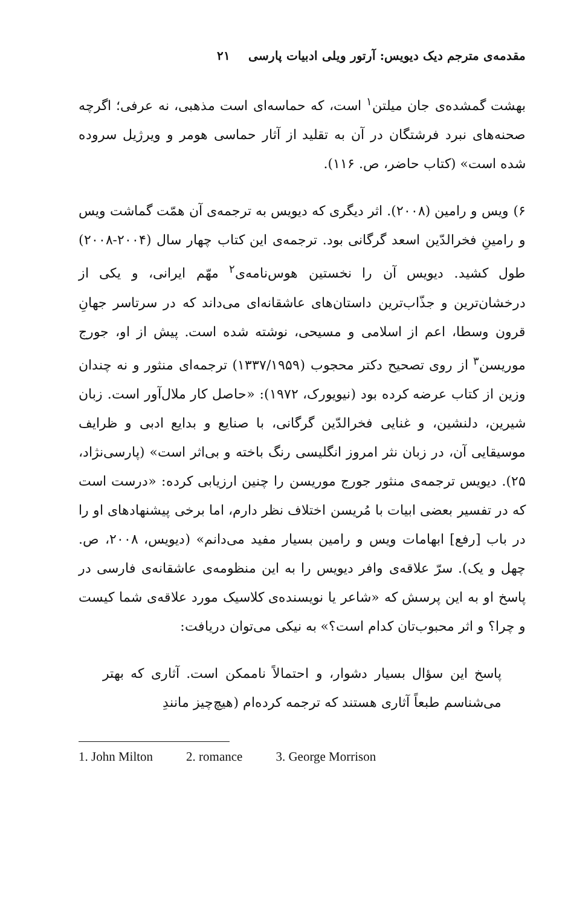مقدمه‌ی مترجم دیک دیویس: آرتور ویلی ادبیات پارسی ۲۱
بهشت گمشده‌ی جان میلتن<sup>۱</sup> است، که حماسه‌ای است مذهبی، نه عرفی؛ اگرچه صحنه‌های نبرد فرشتگان در آن به تقلید از آثار حماسی هومر و ویرژیل سروده شده است» (کتاب حاضر، ص. ۱۱۶).
۶) ویس و رامین (۲۰۰۸). اثر دیگری که دیویس به ترجمه‌ی آن همّت گماشت ویس و رامینِ فخرالدّین اسعد گرگانی بود. ترجمه‌ی این کتاب چهار سال (۲۰۰۴-۲۰۰۸) طول کشید. دیویس آن را نخستین هوس‌نامه‌ی<sup>۲</sup> مهّم ایرانی، و یکی از درخشان‌ترین و جذّاب‌ترین داستان‌های عاشقانه‌ای می‌داند که در سرتاسر جهانِ قرون وسطا، اعم از اسلامی و مسیحی، نوشته شده است. پیش از او، جورج موریسن<sup>۳</sup> از روی تصحیح دکتر محجوب (۱۳۳۷/۱۹۵۹) ترجمه‌ای منثور و نه چندان وزین از کتاب عرضه کرده بود (نیویورک، ۱۹۷۲): «حاصل کار ملال‌آور است. زبان شیرین، دلنشین، و غنایی فخرالدّین گرگانی، با صنایع و بدایع ادبی و ظرایف موسیقایی آن، در زبان نثر امروز انگلیسی رنگ باخته و بی‌اثر است» (پارسی‌نژاد، ۲۵). دیویس ترجمه‌ی منثور جورج موریسن را چنین ارزیابی کرده: «درست است که در تفسیر بعضی ابیات با مُریسن اختلاف نظر دارم، اما برخی پیشنهادهای او را در باب [رفع] ابهامات ویس و رامین بسیار مفید می‌دانم» (دیویس، ۲۰۰۸، ص. چهل و یک). سرّ علاقه‌ی وافر دیویس را به این منظومه‌ی عاشقانه‌ی فارسی در پاسخ او به این پرسش که «شاعر یا نویسنده‌ی کلاسیک مورد علاقه‌ی شما کیست و چرا؟ و اثر محبوب‌تان کدام است؟» به نیکی می‌توان دریافت:
پاسخ این سؤال بسیار دشوار، و احتمالاً ناممکن است. آثاری که بهتر می‌شناسم طبعاً آثاری هستند که ترجمه کرده‌ام (هیچ‌چیز مانندِ
1. John Milton 2. romance 3. George Morrison